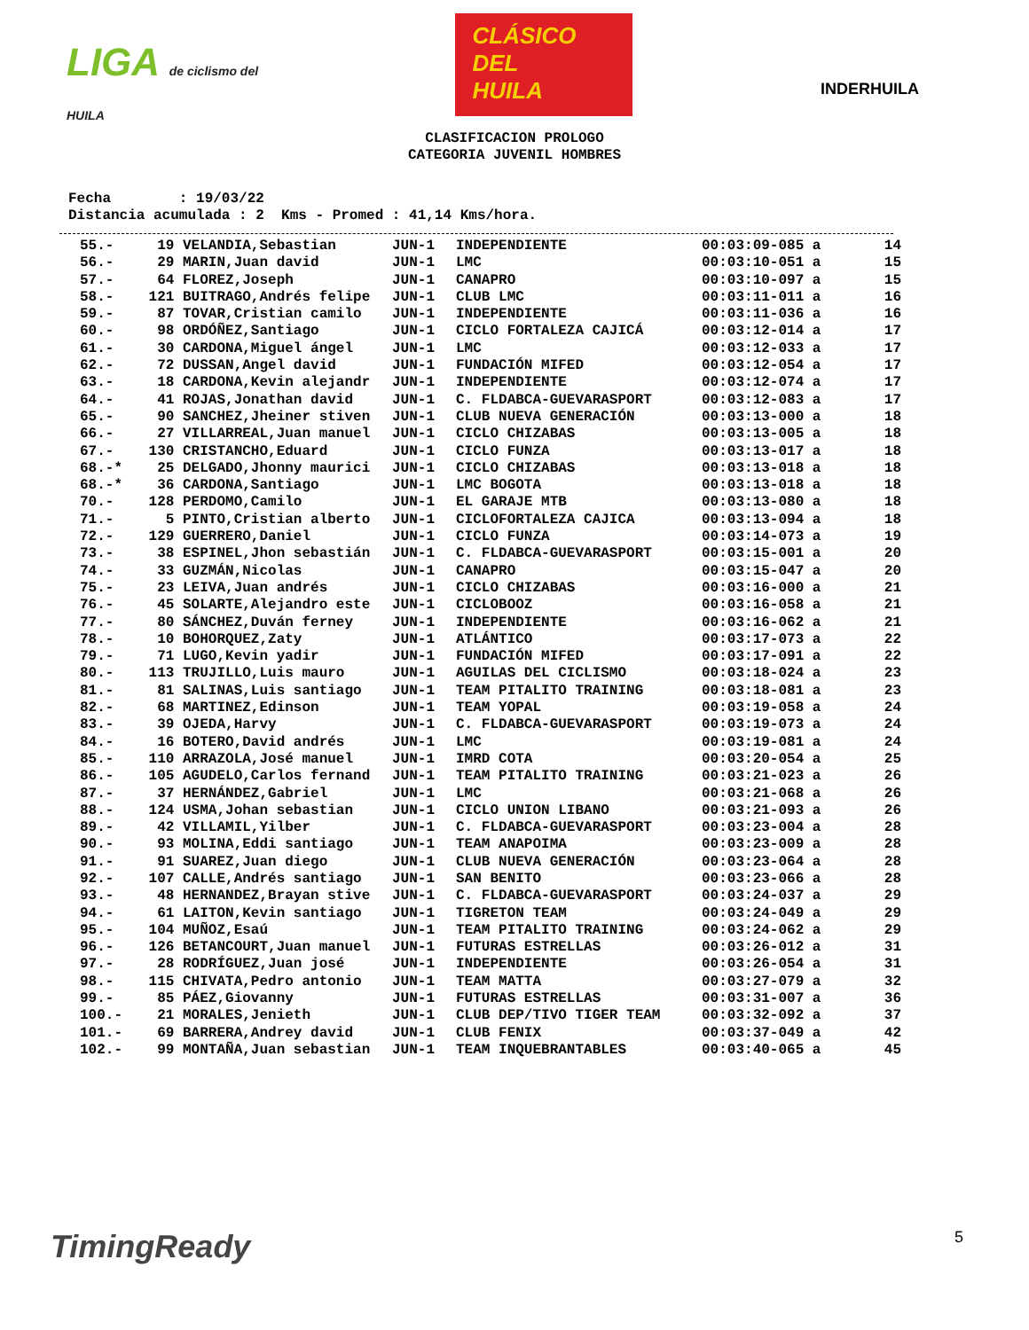LIGA de ciclismo del HUILA
CLÁSICO
DEL
HUILA
INDERHUILA
CLASIFICACION PROLOGO
CATEGORIA JUVENIL HOMBRES
Fecha : 19/03/22 Distancia acumulada : 2 Kms - Promed : 41,14 Kms/hora.
| 55.- | 19 | VELANDIA,Sebastian | JUN-1 | INDEPENDIENTE | 00:03:09-085 a | 14 |
| 56.- | 29 | MARIN,Juan david | JUN-1 | LMC | 00:03:10-051 a | 15 |
| 57.- | 64 | FLOREZ,Joseph | JUN-1 | CANAPRO | 00:03:10-097 a | 15 |
| 58.- | 121 | BUITRAGO,Andrés felipe | JUN-1 | CLUB LMC | 00:03:11-011 a | 16 |
| 59.- | 87 | TOVAR,Cristian camilo | JUN-1 | INDEPENDIENTE | 00:03:11-036 a | 16 |
| 60.- | 98 | ORDÓÑEZ,Santiago | JUN-1 | CICLO FORTALEZA CAJICÁ | 00:03:12-014 a | 17 |
| 61.- | 30 | CARDONA,Miguel ángel | JUN-1 | LMC | 00:03:12-033 a | 17 |
| 62.- | 72 | DUSSAN,Angel david | JUN-1 | FUNDACIÓN MIFED | 00:03:12-054 a | 17 |
| 63.- | 18 | CARDONA,Kevin alejandr | JUN-1 | INDEPENDIENTE | 00:03:12-074 a | 17 |
| 64.- | 41 | ROJAS,Jonathan david | JUN-1 | C. FLDABCA-GUEVARASPORT | 00:03:12-083 a | 17 |
| 65.- | 90 | SANCHEZ,Jheiner stiven | JUN-1 | CLUB NUEVA GENERACIÓN | 00:03:13-000 a | 18 |
| 66.- | 27 | VILLARREAL,Juan manuel | JUN-1 | CICLO CHIZABAS | 00:03:13-005 a | 18 |
| 67.- | 130 | CRISTANCHO,Eduard | JUN-1 | CICLO FUNZA | 00:03:13-017 a | 18 |
| 68.-* | 25 | DELGADO,Jhonny maurici | JUN-1 | CICLO CHIZABAS | 00:03:13-018 a | 18 |
| 68.-* | 36 | CARDONA,Santiago | JUN-1 | LMC BOGOTA | 00:03:13-018 a | 18 |
| 70.- | 128 | PERDOMO,Camilo | JUN-1 | EL GARAJE MTB | 00:03:13-080 a | 18 |
| 71.- | 5 | PINTO,Cristian alberto | JUN-1 | CICLOFORTALEZA CAJICA | 00:03:13-094 a | 18 |
| 72.- | 129 | GUERRERO,Daniel | JUN-1 | CICLO FUNZA | 00:03:14-073 a | 19 |
| 73.- | 38 | ESPINEL,Jhon sebastián | JUN-1 | C. FLDABCA-GUEVARASPORT | 00:03:15-001 a | 20 |
| 74.- | 33 | GUZMÁN,Nicolas | JUN-1 | CANAPRO | 00:03:15-047 a | 20 |
| 75.- | 23 | LEIVA,Juan andrés | JUN-1 | CICLO CHIZABAS | 00:03:16-000 a | 21 |
| 76.- | 45 | SOLARTE,Alejandro este | JUN-1 | CICLOBOOZ | 00:03:16-058 a | 21 |
| 77.- | 80 | SÁNCHEZ,Duván ferney | JUN-1 | INDEPENDIENTE | 00:03:16-062 a | 21 |
| 78.- | 10 | BOHORQUEZ,Zaty | JUN-1 | ATLÁNTICO | 00:03:17-073 a | 22 |
| 79.- | 71 | LUGO,Kevin yadir | JUN-1 | FUNDACIÓN MIFED | 00:03:17-091 a | 22 |
| 80.- | 113 | TRUJILLO,Luis mauro | JUN-1 | AGUILAS DEL CICLISMO | 00:03:18-024 a | 23 |
| 81.- | 81 | SALINAS,Luis santiago | JUN-1 | TEAM PITALITO TRAINING | 00:03:18-081 a | 23 |
| 82.- | 68 | MARTINEZ,Edinson | JUN-1 | TEAM YOPAL | 00:03:19-058 a | 24 |
| 83.- | 39 | OJEDA,Harvy | JUN-1 | C. FLDABCA-GUEVARASPORT | 00:03:19-073 a | 24 |
| 84.- | 16 | BOTERO,David andrés | JUN-1 | LMC | 00:03:19-081 a | 24 |
| 85.- | 110 | ARRAZOLA,José manuel | JUN-1 | IMRD COTA | 00:03:20-054 a | 25 |
| 86.- | 105 | AGUDELO,Carlos fernand | JUN-1 | TEAM PITALITO TRAINING | 00:03:21-023 a | 26 |
| 87.- | 37 | HERNÁNDEZ,Gabriel | JUN-1 | LMC | 00:03:21-068 a | 26 |
| 88.- | 124 | USMA,Johan sebastian | JUN-1 | CICLO UNION LIBANO | 00:03:21-093 a | 26 |
| 89.- | 42 | VILLAMIL,Yilber | JUN-1 | C. FLDABCA-GUEVARASPORT | 00:03:23-004 a | 28 |
| 90.- | 93 | MOLINA,Eddi santiago | JUN-1 | TEAM ANAPOIMA | 00:03:23-009 a | 28 |
| 91.- | 91 | SUAREZ,Juan diego | JUN-1 | CLUB NUEVA GENERACIÓN | 00:03:23-064 a | 28 |
| 92.- | 107 | CALLE,Andrés santiago | JUN-1 | SAN BENITO | 00:03:23-066 a | 28 |
| 93.- | 48 | HERNANDEZ,Brayan stive | JUN-1 | C. FLDABCA-GUEVARASPORT | 00:03:24-037 a | 29 |
| 94.- | 61 | LAITON,Kevin santiago | JUN-1 | TIGRETON TEAM | 00:03:24-049 a | 29 |
| 95.- | 104 | MUÑOZ,Esaú | JUN-1 | TEAM PITALITO TRAINING | 00:03:24-062 a | 29 |
| 96.- | 126 | BETANCOURT,Juan manuel | JUN-1 | FUTURAS ESTRELLAS | 00:03:26-012 a | 31 |
| 97.- | 28 | RODRÍGUEZ,Juan josé | JUN-1 | INDEPENDIENTE | 00:03:26-054 a | 31 |
| 98.- | 115 | CHIVATA,Pedro antonio | JUN-1 | TEAM MATTA | 00:03:27-079 a | 32 |
| 99.- | 85 | PÁEZ,Giovanny | JUN-1 | FUTURAS ESTRELLAS | 00:03:31-007 a | 36 |
| 100.- | 21 | MORALES,Jenieth | JUN-1 | CLUB DEP/TIVO TIGER TEAM | 00:03:32-092 a | 37 |
| 101.- | 69 | BARRERA,Andrey david | JUN-1 | CLUB FENIX | 00:03:37-049 a | 42 |
| 102.- | 99 | MONTAÑA,Juan sebastian | JUN-1 | TEAM INQUEBRANTABLES | 00:03:40-065 a | 45 |
TimingReady 5